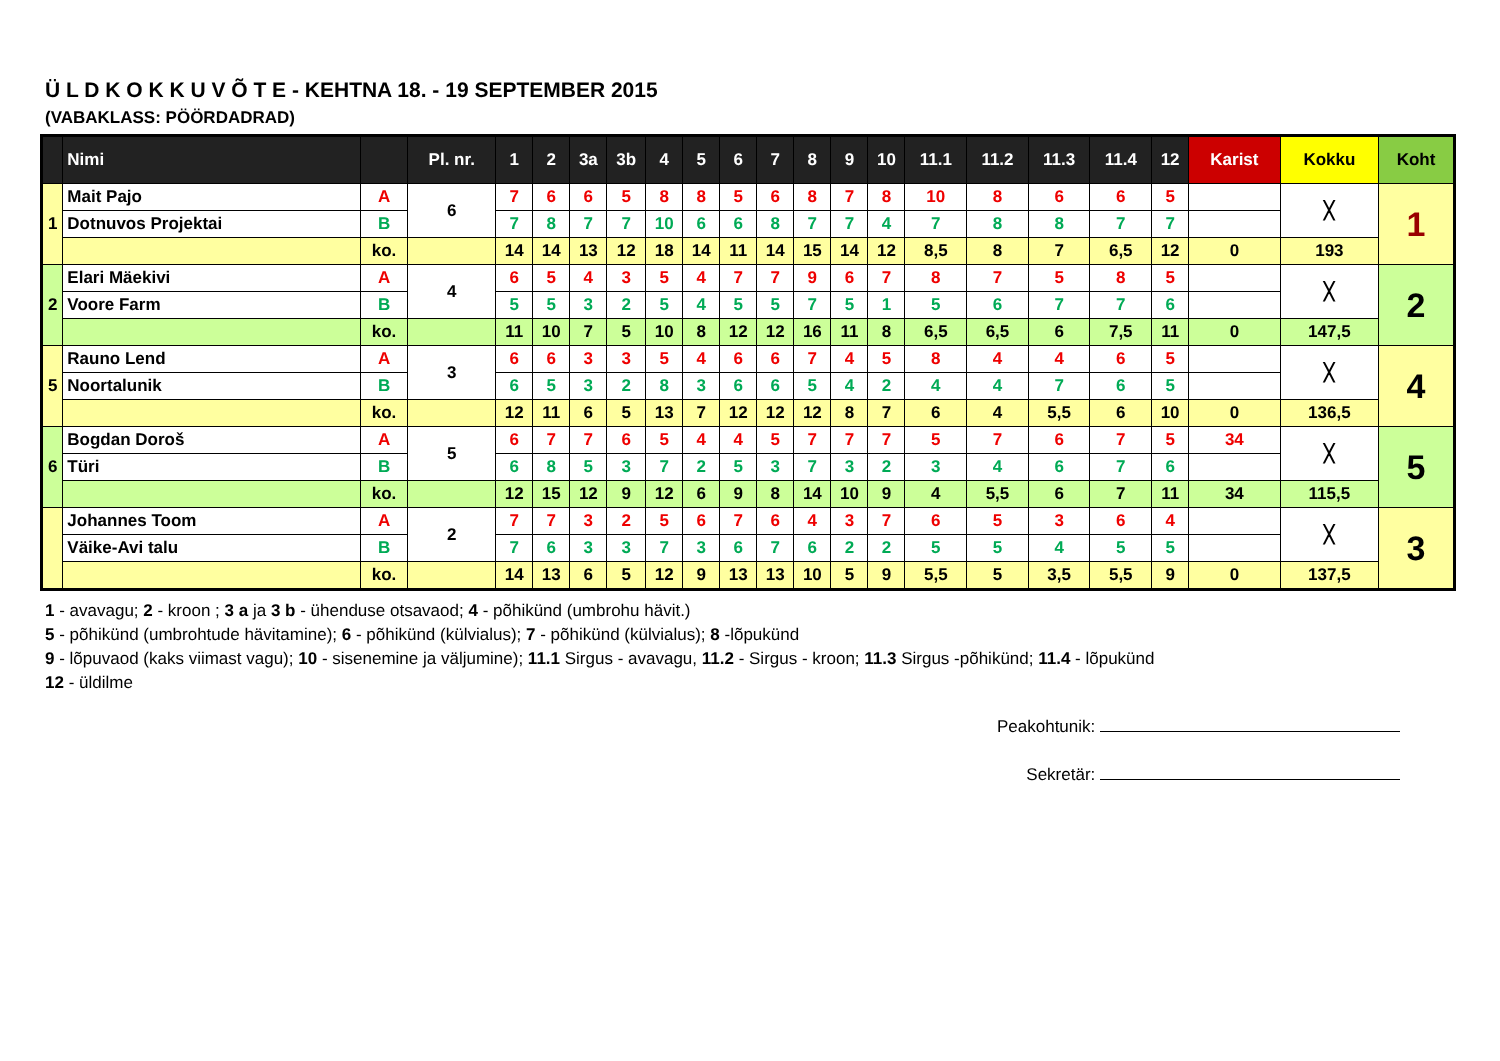Ü L D K O K K U V Õ T E - KEHTNA 18. - 19 SEPTEMBER 2015
(VABAKLASS: PÖÖRDADRAD)
| | Nimi | | Pl. nr. | 1 | 2 | 3a | 3b | 4 | 5 | 6 | 7 | 8 | 9 | 10 | 11.1 | 11.2 | 11.3 | 11.4 | 12 | Karist | Kokku | Koht |
| --- | --- | --- | --- | --- | --- | --- | --- | --- | --- | --- | --- | --- | --- | --- | --- | --- | --- | --- | --- | --- | --- | --- |
| 1 | Mait Pajo | A | 6 | 7 | 6 | 6 | 5 | 8 | 8 | 5 | 6 | 8 | 7 | 8 | 10 | 8 | 6 | 6 | 5 | | ╳ | 1 |
| | Dotnuvos Projektai | B | | 7 | 8 | 7 | 7 | 10 | 6 | 6 | 8 | 7 | 7 | 4 | 7 | 8 | 8 | 7 | 7 | | | |
| | | ko. | | 14 | 14 | 13 | 12 | 18 | 14 | 11 | 14 | 15 | 14 | 12 | 8,5 | 8 | 7 | 6,5 | 12 | 0 | 193 | |
| 2 | Elari Mäekivi | A | 4 | 6 | 5 | 4 | 3 | 5 | 4 | 7 | 7 | 9 | 6 | 7 | 8 | 7 | 5 | 8 | 5 | | ╳ | 2 |
| | Voore Farm | B | | 5 | 5 | 3 | 2 | 5 | 4 | 5 | 5 | 7 | 5 | 1 | 5 | 6 | 7 | 7 | 6 | | | |
| | | ko. | | 11 | 10 | 7 | 5 | 10 | 8 | 12 | 12 | 16 | 11 | 8 | 6,5 | 6,5 | 6 | 7,5 | 11 | 0 | 147,5 | |
| 5 | Rauno Lend | A | 3 | 6 | 6 | 3 | 3 | 5 | 4 | 6 | 6 | 7 | 4 | 5 | 8 | 4 | 4 | 6 | 5 | | ╳ | 4 |
| | Noortalunik | B | | 6 | 5 | 3 | 2 | 8 | 3 | 6 | 6 | 5 | 4 | 2 | 4 | 4 | 7 | 6 | 5 | | | |
| | | ko. | | 12 | 11 | 6 | 5 | 13 | 7 | 12 | 12 | 12 | 8 | 7 | 6 | 4 | 5,5 | 6 | 10 | 0 | 136,5 | |
| 6 | Bogdan Doroš | A | 5 | 6 | 7 | 7 | 6 | 5 | 4 | 4 | 5 | 7 | 7 | 7 | 5 | 7 | 6 | 7 | 5 | 34 | ╳ | 5 |
| | Türi | B | | 6 | 8 | 5 | 3 | 7 | 2 | 5 | 3 | 7 | 3 | 2 | 3 | 4 | 6 | 7 | 6 | | | |
| | | ko. | | 12 | 15 | 12 | 9 | 12 | 6 | 9 | 8 | 14 | 10 | 9 | 4 | 5,5 | 6 | 7 | 11 | 34 | 115,5 | |
| | Johannes Toom | A | 2 | 7 | 7 | 3 | 2 | 5 | 6 | 7 | 6 | 4 | 3 | 7 | 6 | 5 | 3 | 6 | 4 | | ╳ | 3 |
| | Väike-Avi talu | B | | 7 | 6 | 3 | 3 | 7 | 3 | 6 | 7 | 6 | 2 | 2 | 5 | 5 | 4 | 5 | 5 | | | |
| | | ko. | | 14 | 13 | 6 | 5 | 12 | 9 | 13 | 13 | 10 | 5 | 9 | 5,5 | 5 | 3,5 | 5,5 | 9 | 0 | 137,5 | |
1 - avavagu; 2 - kroon ; 3 a ja 3 b - ühenduse otsavaod; 4 - põhikünd (umbrohu hävit.)
5 - põhikünd (umbrohtude hävitamine); 6 - põhikünd (külvialus); 7 - põhikünd (külvialus); 8 -lõpukünd
9 - lõpuvaod (kaks viimast vagu); 10 - sisenemine ja väljumine); 11.1 Sirgus - avavagu, 11.2 - Sirgus - kroon; 11.3 Sirgus -põhikünd; 11.4 - lõpukünd
12 - üldilme
Peakohtunik:
Sekretär: